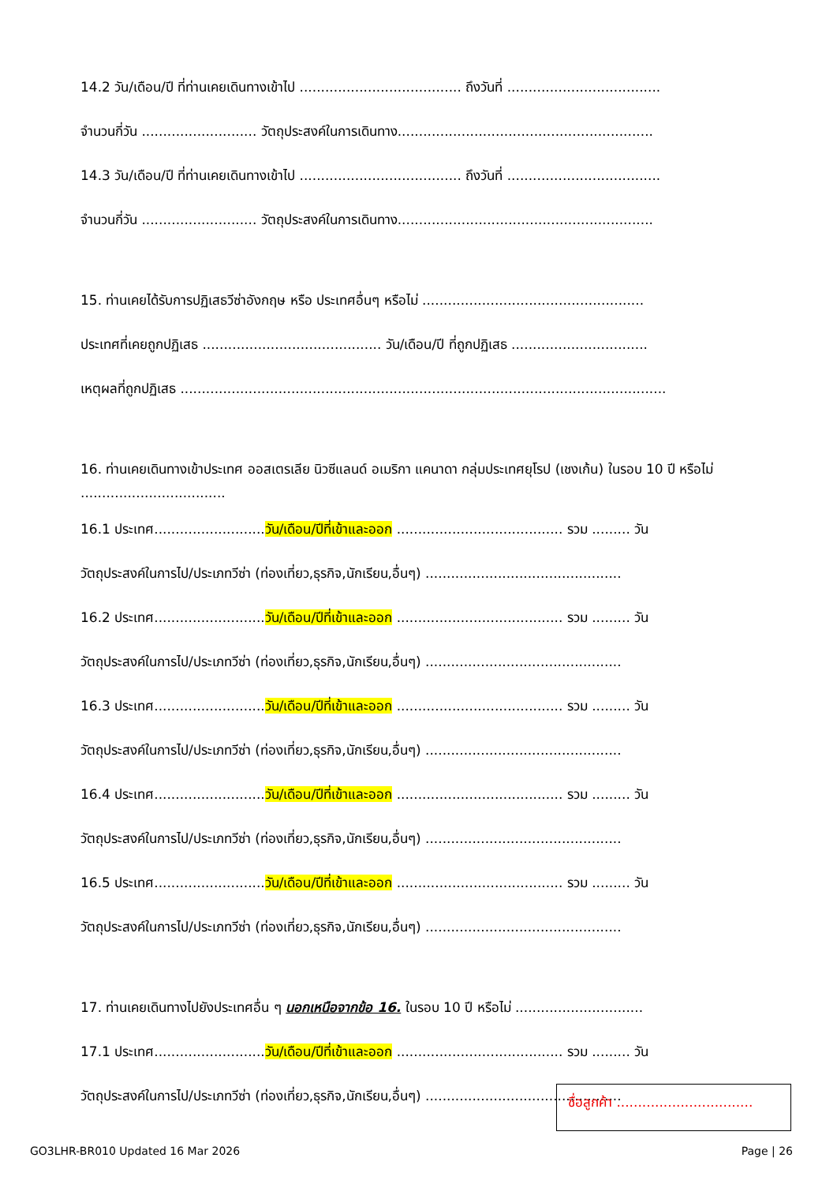14.2 วัน/เดือน/ปี ที่ท่านเคยเดินทางเข้าไป ...................................... ถึงวันที่ ....................................
จำนวนกี่วัน ........................... วัตถุประสงค์ในการเดินทาง............................................................
14.3 วัน/เดือน/ปี ที่ท่านเคยเดินทางเข้าไป ...................................... ถึงวันที่ ....................................
จำนวนกี่วัน ........................... วัตถุประสงค์ในการเดินทาง............................................................
15. ท่านเคยได้รับการปฏิเสธวีซ่าอังกฤษ หรือ ประเทศอื่นๆ หรือไม่ ....................................................
ประเทศที่เคยถูกปฏิเสธ .......................................... วัน/เดือน/ปี ที่ถูกปฏิเสธ ................................
เหตุผลที่ถูกปฏิเสธ ..................................................................................................................
16. ท่านเคยเดินทางเข้าประเทศ ออสเตรเลีย นิวซีแลนด์ อเมริกา แคนาดา กลุ่มประเทศยุโรป (เชงเก้น) ในรอบ 10 ปี หรือไม่ ..................................
16.1 ประเทศ..........................วัน/เดือน/ปีที่เข้าและออก ....................................... รวม ......... วัน
วัตถุประสงค์ในการไป/ประเภทวีซ่า (ท่องเที่ยว,ธุรกิจ,นักเรียน,อื่นๆ) ..............................................
16.2 ประเทศ..........................วัน/เดือน/ปีที่เข้าและออก ....................................... รวม ......... วัน
วัตถุประสงค์ในการไป/ประเภทวีซ่า (ท่องเที่ยว,ธุรกิจ,นักเรียน,อื่นๆ) ..............................................
16.3 ประเทศ..........................วัน/เดือน/ปีที่เข้าและออก ....................................... รวม ......... วัน
วัตถุประสงค์ในการไป/ประเภทวีซ่า (ท่องเที่ยว,ธุรกิจ,นักเรียน,อื่นๆ) ..............................................
16.4 ประเทศ..........................วัน/เดือน/ปีที่เข้าและออก ....................................... รวม ......... วัน
วัตถุประสงค์ในการไป/ประเภทวีซ่า (ท่องเที่ยว,ธุรกิจ,นักเรียน,อื่นๆ) ..............................................
16.5 ประเทศ..........................วัน/เดือน/ปีที่เข้าและออก ....................................... รวม ......... วัน
วัตถุประสงค์ในการไป/ประเภทวีซ่า (ท่องเที่ยว,ธุรกิจ,นักเรียน,อื่นๆ) ..............................................
17. ท่านเคยเดินทางไปยังประเทศอื่น ๆ นอกเหนือจากข้อ 16. ในรอบ 10 ปี หรือไม่ ..............................
17.1 ประเทศ..........................วัน/เดือน/ปีที่เข้าและออก ....................................... รวม ......... วัน
วัตถุประสงค์ในการไป/ประเภทวีซ่า (ท่องเที่ยว,ธุรกิจ,นักเรียน,อื่นๆ) ..............................................
ชื่อลูกค้า ................................
GO3LHR-BR010 Updated 16 Mar 2026 Page | 26